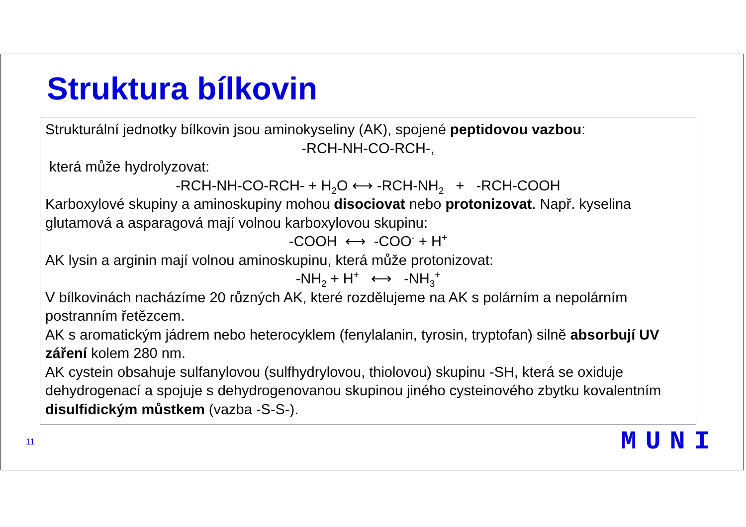Struktura bílkovin
Strukturální jednotky bílkovin jsou aminokyseliny (AK), spojené peptidovou vazbou:
-RCH-NH-CO-RCH-,
která může hydrolyzovat:
-RCH-NH-CO-RCH- + H<sub>2</sub>O ⟷ -RCH-NH<sub>2</sub> + -RCH-COOH
Karboxylové skupiny a aminoskupiny mohou disociovat nebo protonizovat. Např. kyselina glutamová a asparagová mají volnou karboxylovou skupinu:
-COOH ⟷ -COO<sup>-</sup> + H<sup>+</sup>
AK lysin a arginin mají volnou aminoskupinu, která může protonizovat:
-NH<sub>2</sub> + H<sup>+</sup> ⟷ -NH<sub>3</sub><sup>+</sup>
V bílkovinách nacházíme 20 různých AK, které rozdělujeme na AK s polárním a nepolárním postranním řetězcem.
AK s aromatickým jádrem nebo heterocyklem (fenylalanin, tyrosin, tryptofan) silně absorbují UV záření kolem 280 nm.
AK cystein obsahuje sulfanylovou (sulfhydrylovou, thiolovou) skupinu -SH, která se oxiduje dehydrogenací a spojuje s dehydrogenovanou skupinou jiného cysteinového zbytku kovalentním disulfidickým můstkem (vazba -S-S-).
11 MUNI